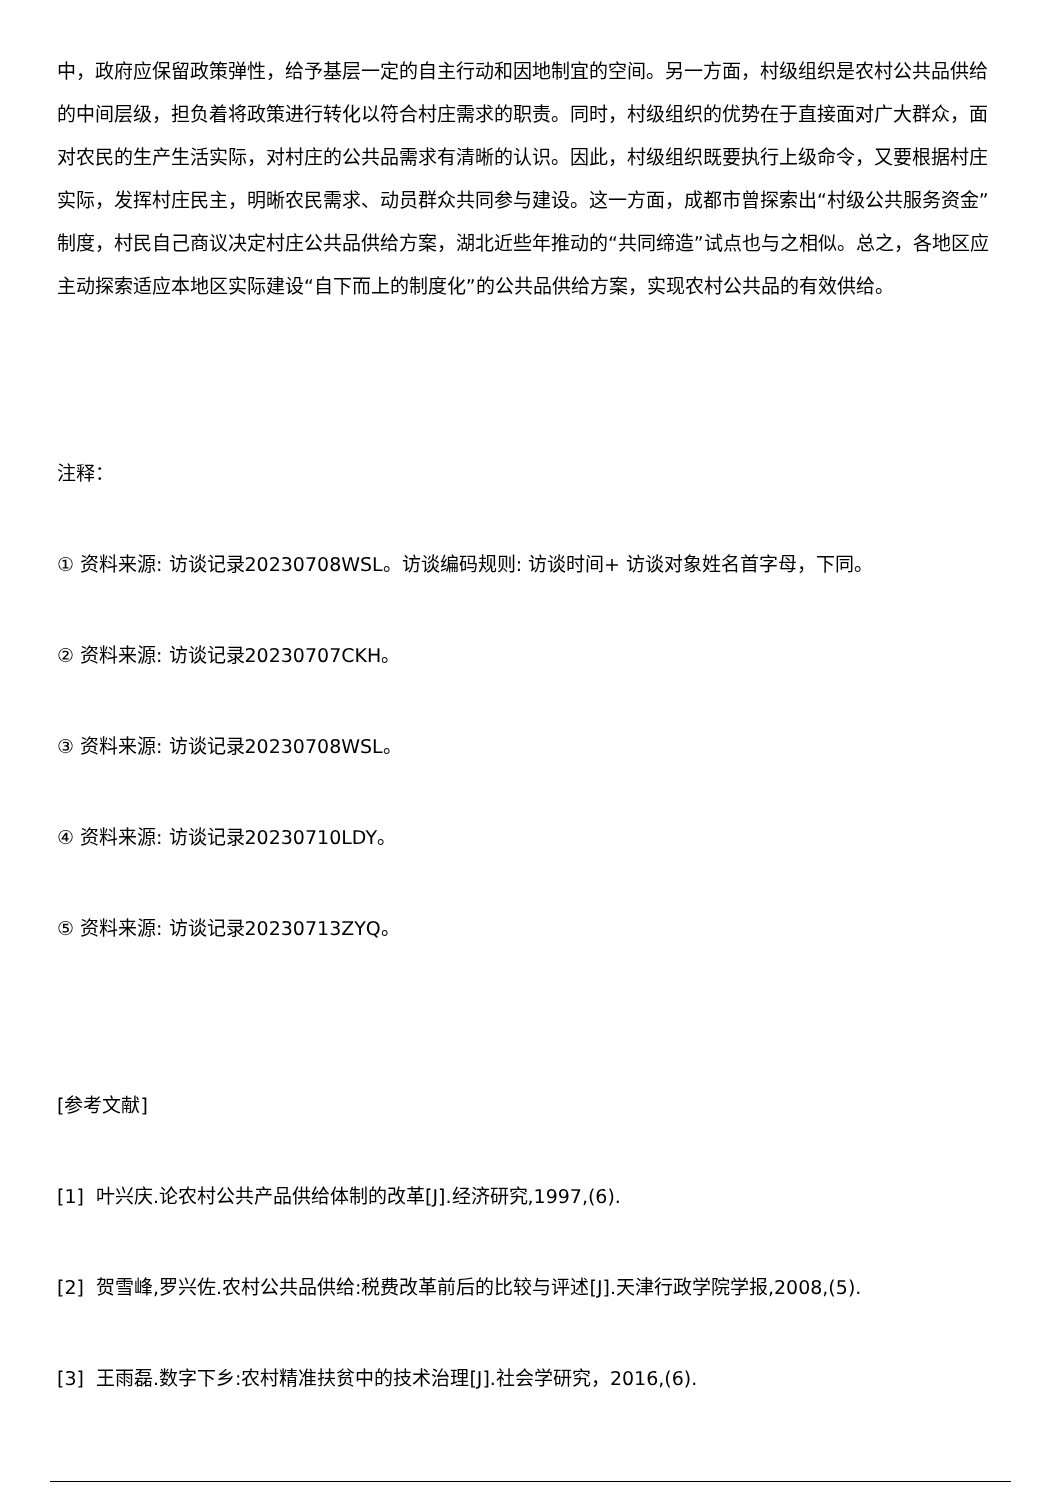中，政府应保留政策弹性，给予基层一定的自主行动和因地制宜的空间。另一方面，村级组织是农村公共品供给的中间层级，担负着将政策进行转化以符合村庄需求的职责。同时，村级组织的优势在于直接面对广大群众，面对农民的生产生活实际，对村庄的公共品需求有清晰的认识。因此，村级组织既要执行上级命令，又要根据村庄实际，发挥村庄民主，明晰农民需求、动员群众共同参与建设。这一方面，成都市曾探索出“村级公共服务资金”制度，村民自己商议决定村庄公共品供给方案，湖北近些年推动的“共同缔造”试点也与之相似。总之，各地区应主动探索适应本地区实际建设“自下而上的制度化”的公共品供给方案，实现农村公共品的有效供给。
注释：
① 资料来源: 访谈记录20230708WSL。访谈编码规则: 访谈时间+ 访谈对象姓名首字母，下同。
② 资料来源: 访谈记录20230707CKH。
③ 资料来源: 访谈记录20230708WSL。
④ 资料来源: 访谈记录20230710LDY。
⑤ 资料来源: 访谈记录20230713ZYQ。
[参考文献]
[1] 叶兴庆.论农村公共产品供给体制的改革[J].经济研究,1997,(6).
[2] 贺雪峰,罗兴佐.农村公共品供给:税费改革前后的比较与评述[J].天津行政学院学报,2008,(5).
[3] 王雨磊.数字下乡:农村精准扶贫中的技术治理[J].社会学研究，2016,(6).